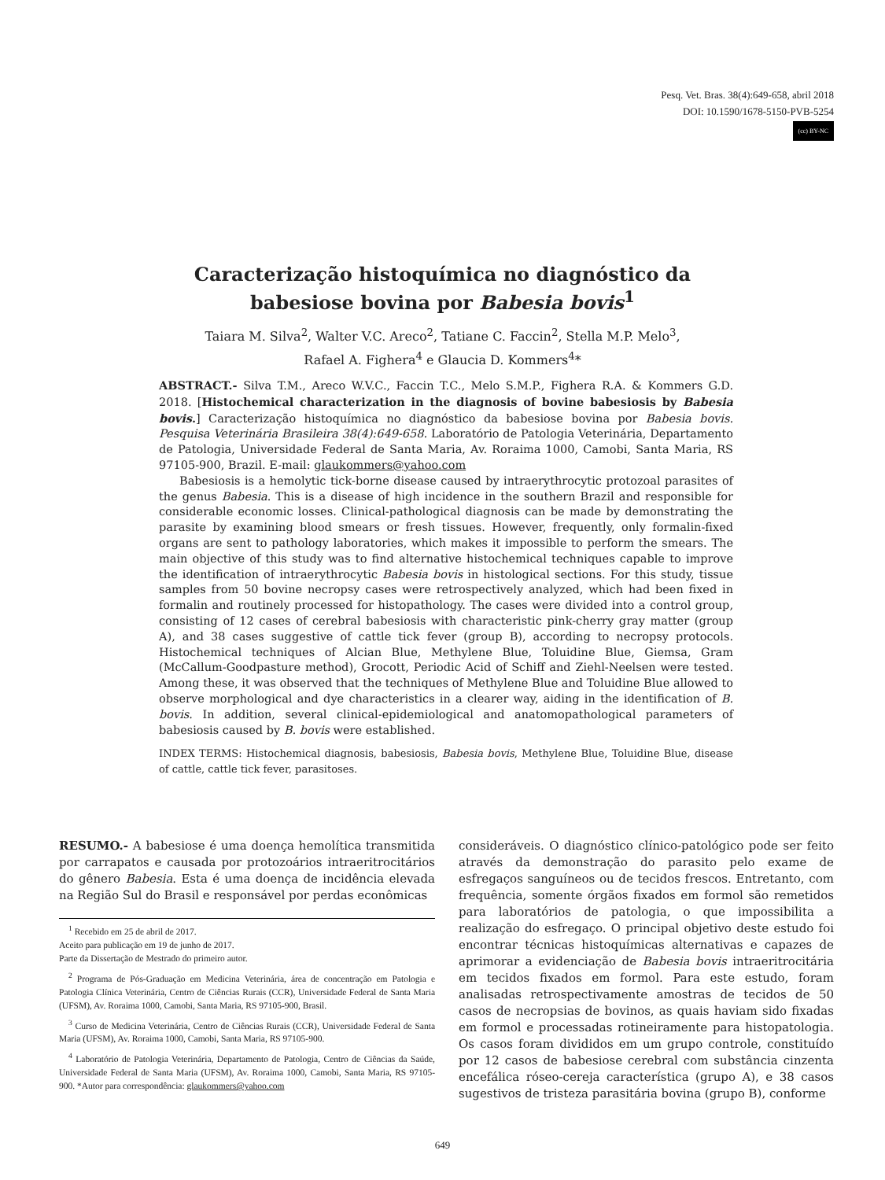Pesq. Vet. Bras. 38(4):649-658, abril 2018
DOI: 10.1590/1678-5150-PVB-5254
(cc) BY-NC
Caracterização histoquímica no diagnóstico da
babesiose bovina por Babesia bovis<sup>1</sup>
Taiara M. Silva<sup>2</sup>, Walter V.C. Areco<sup>2</sup>, Tatiane C. Faccin<sup>2</sup>, Stella M.P. Melo<sup>3</sup>,
Rafael A. Fighera<sup>4</sup> e Glaucia D. Kommers<sup>4</sup>*
ABSTRACT.- Silva T.M., Areco W.V.C., Faccin T.C., Melo S.M.P., Fighera R.A. & Kommers G.D. 2018. [Histochemical characterization in the diagnosis of bovine babesiosis by Babesia bovis.] Caracterização histoquímica no diagnóstico da babesiose bovina por Babesia bovis. Pesquisa Veterinária Brasileira 38(4):649-658. Laboratório de Patologia Veterinária, Departamento de Patologia, Universidade Federal de Santa Maria, Av. Roraima 1000, Camobi, Santa Maria, RS 97105-900, Brazil. E-mail: glaukommers@yahoo.com
Babesiosis is a hemolytic tick-borne disease caused by intraerythrocytic protozoal parasites of the genus Babesia. This is a disease of high incidence in the southern Brazil and responsible for considerable economic losses. Clinical-pathological diagnosis can be made by demonstrating the parasite by examining blood smears or fresh tissues. However, frequently, only formalin-fixed organs are sent to pathology laboratories, which makes it impossible to perform the smears. The main objective of this study was to find alternative histochemical techniques capable to improve the identification of intraerythrocytic Babesia bovis in histological sections. For this study, tissue samples from 50 bovine necropsy cases were retrospectively analyzed, which had been fixed in formalin and routinely processed for histopathology. The cases were divided into a control group, consisting of 12 cases of cerebral babesiosis with characteristic pink-cherry gray matter (group A), and 38 cases suggestive of cattle tick fever (group B), according to necropsy protocols. Histochemical techniques of Alcian Blue, Methylene Blue, Toluidine Blue, Giemsa, Gram (McCallum-Goodpasture method), Grocott, Periodic Acid of Schiff and Ziehl-Neelsen were tested. Among these, it was observed that the techniques of Methylene Blue and Toluidine Blue allowed to observe morphological and dye characteristics in a clearer way, aiding in the identification of B. bovis. In addition, several clinical-epidemiological and anatomopathological parameters of babesiosis caused by B. bovis were established.
INDEX TERMS: Histochemical diagnosis, babesiosis, Babesia bovis, Methylene Blue, Toluidine Blue, disease of cattle, cattle tick fever, parasitoses.
RESUMO.- A babesiose é uma doença hemolítica transmitida por carrapatos e causada por protozoários intraeritrocitários do gênero Babesia. Esta é uma doença de incidência elevada na Região Sul do Brasil e responsável por perdas econômicas
<sup>1</sup> Recebido em 25 de abril de 2017.
Aceito para publicação em 19 de junho de 2017.
Parte da Dissertação de Mestrado do primeiro autor.
<sup>2</sup> Programa de Pós-Graduação em Medicina Veterinária, área de concentração em Patologia e Patologia Clínica Veterinária, Centro de Ciências Rurais (CCR), Universidade Federal de Santa Maria (UFSM), Av. Roraima 1000, Camobi, Santa Maria, RS 97105-900, Brasil.
<sup>3</sup> Curso de Medicina Veterinária, Centro de Ciências Rurais (CCR), Universidade Federal de Santa Maria (UFSM), Av. Roraima 1000, Camobi, Santa Maria, RS 97105-900.
<sup>4</sup> Laboratório de Patologia Veterinária, Departamento de Patologia, Centro de Ciências da Saúde, Universidade Federal de Santa Maria (UFSM), Av. Roraima 1000, Camobi, Santa Maria, RS 97105-900. *Autor para correspondência: glaukommers@yahoo.com
consideráveis. O diagnóstico clínico-patológico pode ser feito através da demonstração do parasito pelo exame de esfregaços sanguíneos ou de tecidos frescos. Entretanto, com frequência, somente órgãos fixados em formol são remetidos para laboratórios de patologia, o que impossibilita a realização do esfregaço. O principal objetivo deste estudo foi encontrar técnicas histoquímicas alternativas e capazes de aprimorar a evidenciação de Babesia bovis intraeritrocitária em tecidos fixados em formol. Para este estudo, foram analisadas retrospectivamente amostras de tecidos de 50 casos de necropsias de bovinos, as quais haviam sido fixadas em formol e processadas rotineiramente para histopatologia. Os casos foram divididos em um grupo controle, constituído por 12 casos de babesiose cerebral com substância cinzenta encefálica róseo-cereja característica (grupo A), e 38 casos sugestivos de tristeza parasitária bovina (grupo B), conforme
649